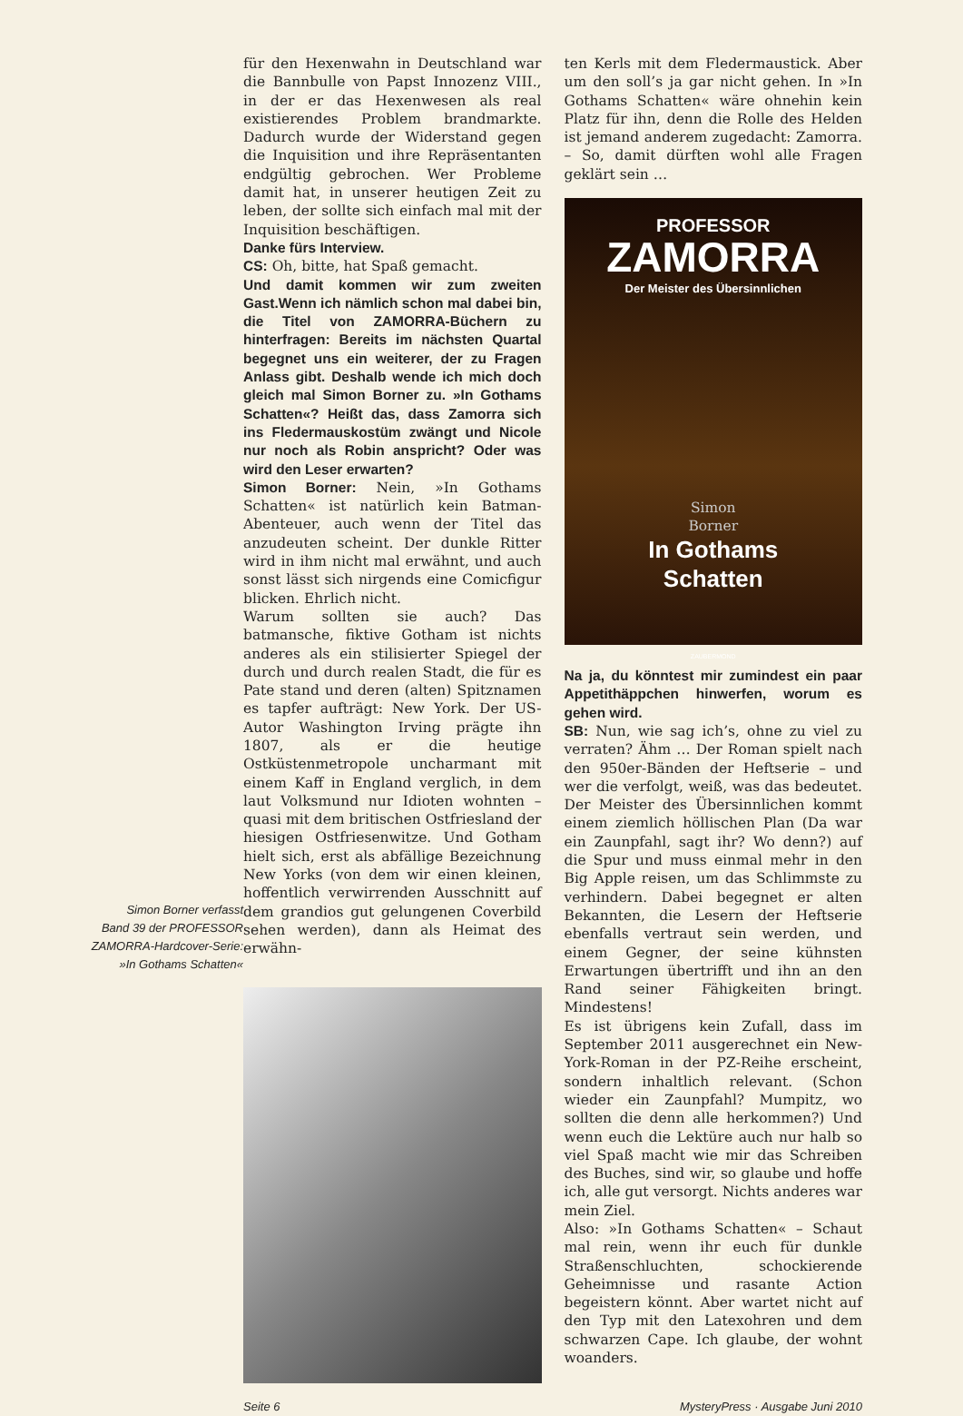Simon Borner verfasst
Band 39 der PROFESSOR
ZAMORRA-Hardcover-Serie:
»In Gothams Schatten«
für den Hexenwahn in Deutschland war die Bannbulle von Papst Innozenz VIII., in der er das Hexenwesen als real existierendes Problem brandmarkte. Dadurch wurde der Widerstand gegen die Inquisition und ihre Repräsentanten endgültig gebrochen. Wer Probleme damit hat, in unserer heutigen Zeit zu leben, der sollte sich einfach mal mit der Inquisition beschäftigen.
Danke fürs Interview.
CS: Oh, bitte, hat Spaß gemacht.
Und damit kommen wir zum zweiten Gast.Wenn ich nämlich schon mal dabei bin, die Titel von ZAMORRA-Büchern zu hinterfragen: Bereits im nächsten Quartal begegnet uns ein weiterer, der zu Fragen Anlass gibt. Deshalb wende ich mich doch gleich mal Simon Borner zu. »In Gothams Schatten«? Heißt das, dass Zamorra sich ins Fledermauskostüm zwängt und Nicole nur noch als Robin anspricht? Oder was wird den Leser erwarten?
Simon Borner: Nein, »In Gothams Schatten« ist natürlich kein Batman-Abenteuer, auch wenn der Titel das anzudeuten scheint. Der dunkle Ritter wird in ihm nicht mal erwähnt, und auch sonst lässt sich nirgends eine Comicfigur blicken. Ehrlich nicht.
Warum sollten sie auch? Das batmansche, fiktive Gotham ist nichts anderes als ein stilisierter Spiegel der durch und durch realen Stadt, die für es Pate stand und deren (alten) Spitznamen es tapfer aufträgt: New York. Der US-Autor Washington Irving prägte ihn 1807, als er die heutige Ostküstenmetropole uncharmant mit einem Kaff in England verglich, in dem laut Volksmund nur Idioten wohnten – quasi mit dem britischen Ostfriesland der hiesigen Ostfriesenwitze. Und Gotham hielt sich, erst als abfällige Bezeichnung New Yorks (von dem wir einen kleinen, hoffentlich verwirrenden Ausschnitt auf dem grandios gut gelungenen Coverbild sehen werden), dann als Heimat des erwähn-
ten Kerls mit dem Fledermaustick. Aber um den soll’s ja gar nicht gehen. In »In Gothams Schatten« wäre ohnehin kein Platz für ihn, denn die Rolle des Helden ist jemand anderem zugedacht: Zamorra. – So, damit dürften wohl alle Fragen geklärt sein …
PROFESSOR
ZAMORRA
Der Meister des Übersinnlichen
Simon
Borner
In Gothams
Schatten
ZAUBERMOND
Na ja, du könntest mir zumindest ein paar Appetithäppchen hinwerfen, worum es gehen wird.
SB: Nun, wie sag ich’s, ohne zu viel zu verraten? Ähm … Der Roman spielt nach den 950er-Bänden der Heftserie – und wer die verfolgt, weiß, was das bedeutet. Der Meister des Übersinnlichen kommt einem ziemlich höllischen Plan (Da war ein Zaunpfahl, sagt ihr? Wo denn?) auf die Spur und muss einmal mehr in den Big Apple reisen, um das Schlimmste zu verhindern. Dabei begegnet er alten Bekannten, die Lesern der Heftserie ebenfalls vertraut sein werden, und einem Gegner, der seine kühnsten Erwartungen übertrifft und ihn an den Rand seiner Fähigkeiten bringt. Mindestens!
Es ist übrigens kein Zufall, dass im September 2011 ausgerechnet ein New-York-Roman in der PZ-Reihe erscheint, sondern inhaltlich relevant. (Schon wieder ein Zaunpfahl? Mumpitz, wo sollten die denn alle herkommen?) Und wenn euch die Lektüre auch nur halb so viel Spaß macht wie mir das Schreiben des Buches, sind wir, so glaube und hoffe ich, alle gut versorgt. Nichts anderes war mein Ziel.
Also: »In Gothams Schatten« – Schaut mal rein, wenn ihr euch für dunkle Straßenschluchten, schockierende Geheimnisse und rasante Action begeistern könnt. Aber wartet nicht auf den Typ mit den Latexohren und dem schwarzen Cape. Ich glaube, der wohnt woanders.
Seite 6 MysteryPress · Ausgabe Juni 2010